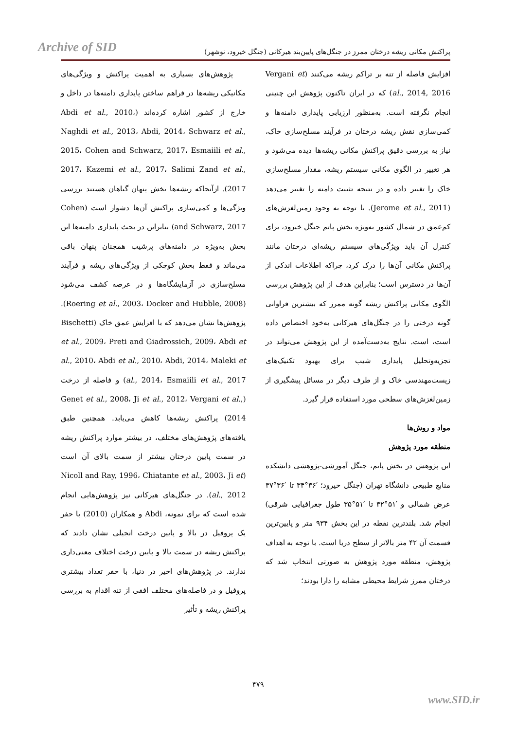Archive of SID
پراکنش مکانی ریشه درختان ممرز در جنگل‌های پایین‌بند هیرکانی (جنگل خیرود، نوشهر)
پژوهش‌های بسیاری به اهمیت پراکنش و ویژگی‌های مکانیکی ریشه‌ها در فراهم ساختن پایداری دامنه‌ها در داخل و خارج از کشور اشاره کرده‌اند (Abdi et al., 2010، Naghdi et al., 2013، Abdi, 2014، Schwarz et al., 2015، Cohen and Schwarz, 2017، Esmaiili et al., 2017، Kazemi et al., 2017، Salimi Zand et al., 2017). ازآنجاکه ریشه‌ها بخش پنهان گیاهان هستند بررسی ویژگی‌ها و کمی‌سازی پراکنش آن‌ها دشوار است (Cohen and Schwarz, 2017) بنابراین در بحث پایداری دامنه‌ها این بخش به‌ویژه در دامنه‌های پرشیب همچنان پنهان باقی می‌ماند و فقط بخش کوچکی از ویژگی‌های ریشه و فرآیند مسلح‌سازی در آزمایشگاه‌ها و در عرصه کشف می‌شود (Roering et al., 2003، Docker and Hubble, 2008). پژوهش‌ها نشان می‌دهد که با افزایش عمق خاک (Bischetti et al., 2009، Preti and Giadrossich, 2009، Abdi et al., 2010، Abdi et al., 2010، Abdi, 2014، Maleki et al., 2014، Esmaiili et al., 2017) و فاصله از درخت (Genet et al., 2008، Ji et al., 2012، Vergani et al., 2014) پراکنش ریشه‌ها کاهش می‌یابد. همچنین طبق یافته‌های پژوهش‌های مختلف، در بیشتر موارد پراکنش ریشه در سمت پایین درختان بیشتر از سمت بالای آن است (Nicoll and Ray, 1996، Chiatante et al., 2003، Ji et al., 2012). در جنگل‌های هیرکانی نیز پژوهش‌هایی انجام شده است که برای نمونه، Abdi و همکاران (2010) با حفر یک پروفیل در بالا و پایین درخت انجیلی نشان دادند که پراکنش ریشه در سمت بالا و پایین درخت اختلاف معنی‌داری ندارند. در پژوهش‌های اخیر در دنیا، با حفر تعداد بیشتری پروفیل و در فاصله‌های مختلف افقی از تنه اقدام به بررسی پراکنش ریشه و تأثیر
افزایش فاصله از تنه بر تراکم ریشه می‌کنند (Vergani et al., 2014, 2016) که در ایران تاکنون پژوهش این چنینی انجام نگرفته است. به‌منظور ارزیابی پایداری دامنه‌ها و کمی‌سازی نقش ریشه درختان در فرآیند مسلح‌سازی خاک، نیاز به بررسی دقیق پراکنش مکانی ریشه‌ها دیده می‌شود و هر تغییر در الگوی مکانی سیستم ریشه، مقدار مسلح‌سازی خاک را تغییر داده و در نتیجه تثبیت دامنه را تغییر می‌دهد (Jerome et al., 2011). با توجه به وجود زمین‌لغزش‌های کم‌عمق در شمال کشور به‌ویژه بخش پاتم جنگل خیرود، برای کنترل آن باید ویژگی‌های سیستم ریشه‌ای درختان مانند پراکنش مکانی آن‌ها را درک کرد، چراکه اطلاعات اندکی از آن‌ها در دسترس است؛ بنابراین هدف از این پژوهش بررسی الگوی مکانی پراکنش ریشه گونه ممرز که بیشترین فراوانی گونه درختی را در جنگل‌های هیرکانی به‌خود اختصاص داده است، است. نتایج به‌دست‌آمده از این پژوهش می‌تواند در تجزیه‌وتحلیل پایداری شیب برای بهبود تکنیک‌های زیست‌مهندسی خاک و از طرف دیگر در مسائل پیشگیری از زمین‌لغزش‌های سطحی مورد استفاده قرار گیرد.
مواد و روش‌ها
منطقه مورد پژوهش
این پژوهش در بخش پاتم، جنگل آموزشی-پژوهشی دانشکده منابع طبیعی دانشگاه تهران (جنگل خیرود؛ ′۳۶°۳۴ تا ′۳۶°۳۷ عرض شمالی و ′۵۱°۳۲ تا ′۵۱°۳۵ طول جغرافیایی شرقی) انجام شد. بلندترین نقطه در این بخش ۹۳۴ متر و پایین‌ترین قسمت آن ۴۲ متر بالاتر از سطح دریا است. با توجه به اهداف پژوهش، منطقه مورد پژوهش به صورتی انتخاب شد که درختان ممرز شرایط محیطی مشابه را دارا بودند؛
۴۷۹
www.SID.ir